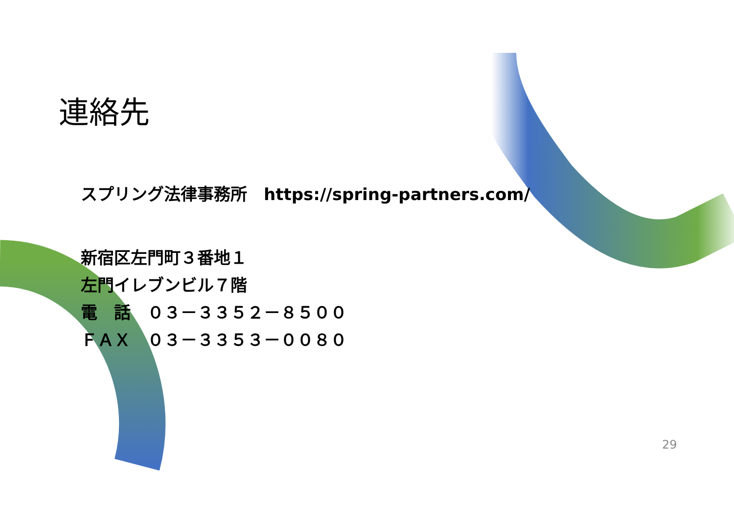連絡先
スプリング法律事務所　https://spring-partners.com/
新宿区左門町３番地１
左門イレブンビル７階
電　話　０３－３３５２－８５００
ＦＡＸ　０３－３３５３－００８０
29